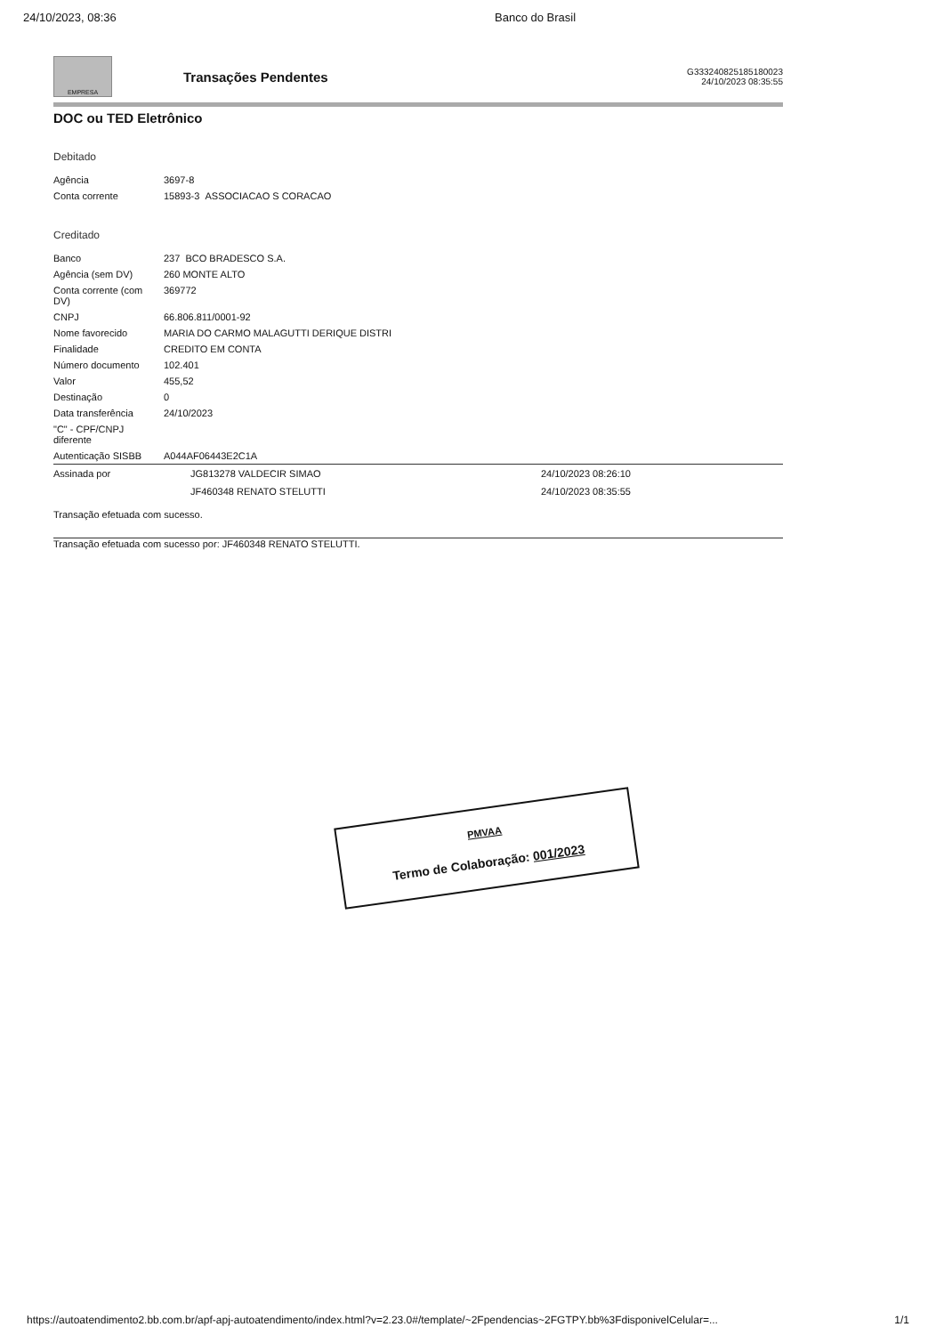24/10/2023, 08:36 Banco do Brasil
EMPRESA
Transações Pendentes
G333240825185180023
24/10/2023 08:35:55
DOC ou TED Eletrônico
Debitado
| Agência | 3697-8 |
| Conta corrente | 15893-3 ASSOCIACAO S CORACAO |
Creditado
| Banco | 237 BCO BRADESCO S.A. |
| Agência (sem DV) | 260 MONTE ALTO |
| Conta corrente (com DV) | 369772 |
| CNPJ | 66.806.811/0001-92 |
| Nome favorecido | MARIA DO CARMO MALAGUTTI DERIQUE DISTRI |
| Finalidade | CREDITO EM CONTA |
| Número documento | 102.401 |
| Valor | 455,52 |
| Destinação | 0 |
| Data transferência | 24/10/2023 |
| "C" - CPF/CNPJ diferente | |
| Autenticação SISBB | A044AF06443E2C1A |
| Assinada por | JG813278 VALDECIR SIMAO | 24/10/2023 08:26:10 |
| | JF460348 RENATO STELUTTI | 24/10/2023 08:35:55 |
Transação efetuada com sucesso.
Transação efetuada com sucesso por: JF460348 RENATO STELUTTI.
PMVAA
Termo de Colaboração: 001/2023
https://autoatendimento2.bb.com.br/apf-apj-autoatendimento/index.html?v=2.23.0#/template/~2Fpendencias~2FGTPY.bb%3FdisponivelCelular=... 1/1